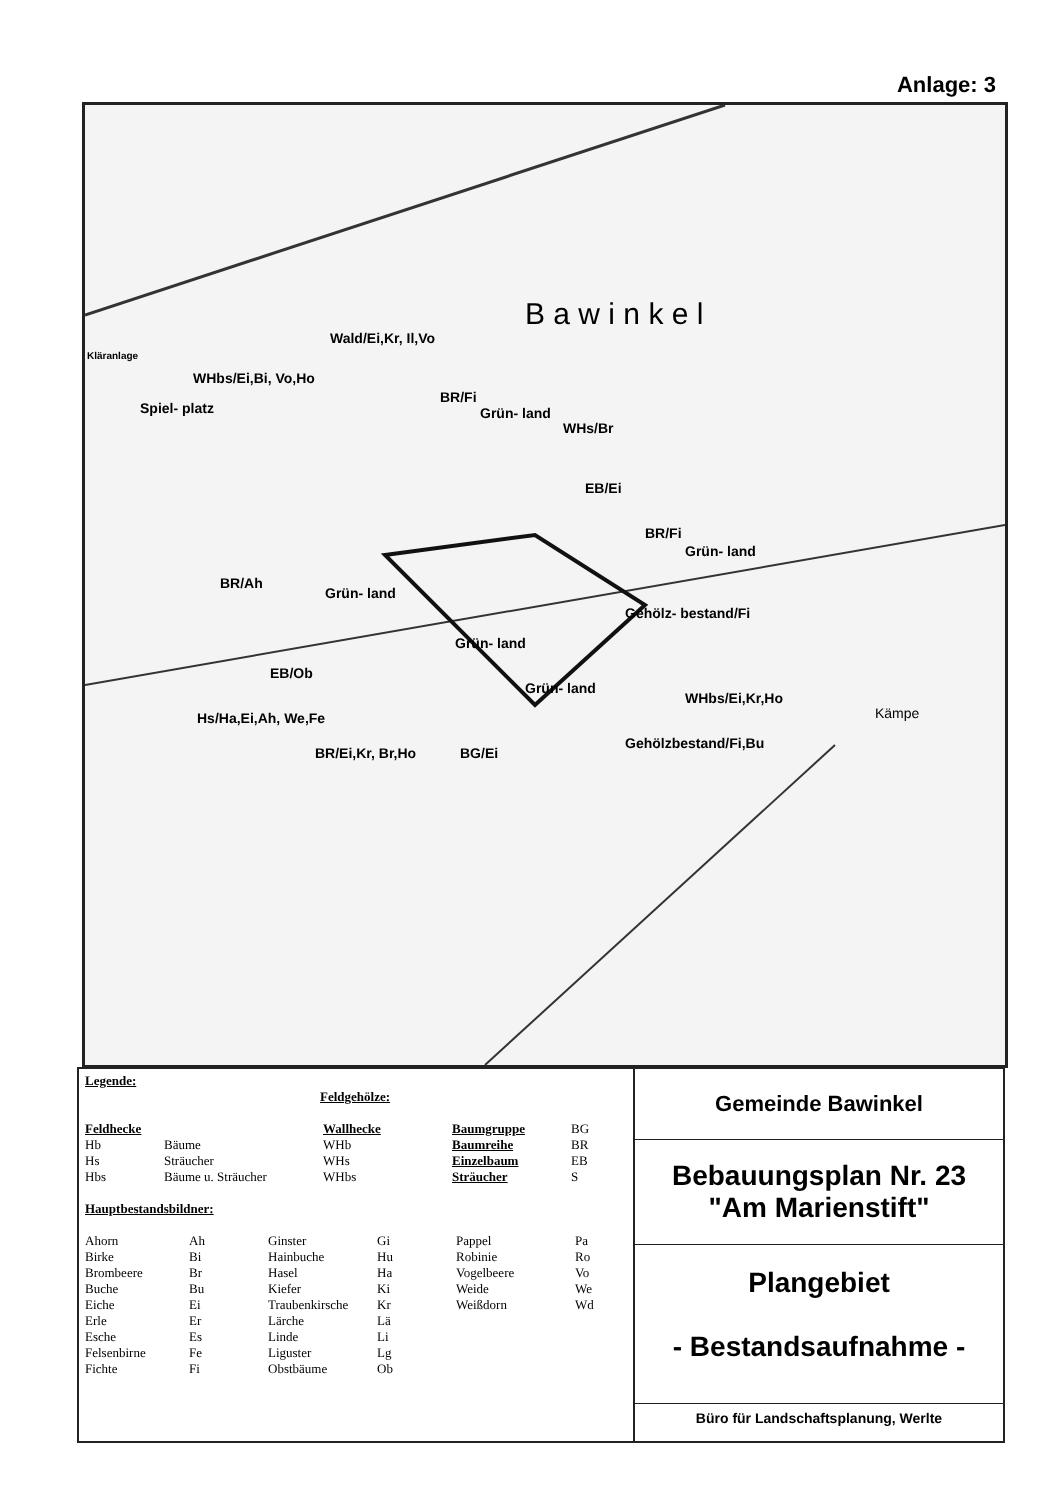Anlage: 3
B a w i n k e l
Wald/Ei,Kr, Il,Vo
WHbs/Ei,Bi, Vo,Ho
Spiel- platz
BR/Fi
Grün- land
WHs/Br
EB/Ei
BR/Fi
Grün- land
BR/Ah
Grün- land
Gehölz- bestand/Fi
Grün- land
EB/Ob
WHbs/Ei,Kr,Ho
Grün- land
Hs/Ha,Ei,Ah, We,Fe
BR/Ei,Kr, Br,Ho BG/Ei
Gehölzbestand/Fi,Bu
Kämpe
Kläranlage
Legende:
Feldgehölze:
| Feldhecke | | Wallhecke | Baumgruppe | BG |
| Hb | Bäume | WHb | Baumreihe | BR |
| Hs | Sträucher | WHs | Einzelbaum | EB |
| Hbs | Bäume u. Sträucher | WHbs | Sträucher | S |
Hauptbestandsbildner:
| Ahorn | Ah | Ginster | Gi | Pappel | Pa |
| Birke | Bi | Hainbuche | Hu | Robinie | Ro |
| Brombeere | Br | Hasel | Ha | Vogelbeere | Vo |
| Buche | Bu | Kiefer | Ki | Weide | We |
| Eiche | Ei | Traubenkirsche | Kr | Weißdorn | Wd |
| Erle | Er | Lärche | Lä | | |
| Esche | Es | Linde | Li | | |
| Felsenbirne | Fe | Liguster | Lg | | |
| Fichte | Fi | Obstbäume | Ob | | |
Gemeinde Bawinkel
Bebauungsplan Nr. 23
"Am Marienstift"
Plangebiet
- Bestandsaufnahme -
Büro für Landschaftsplanung, Werlte